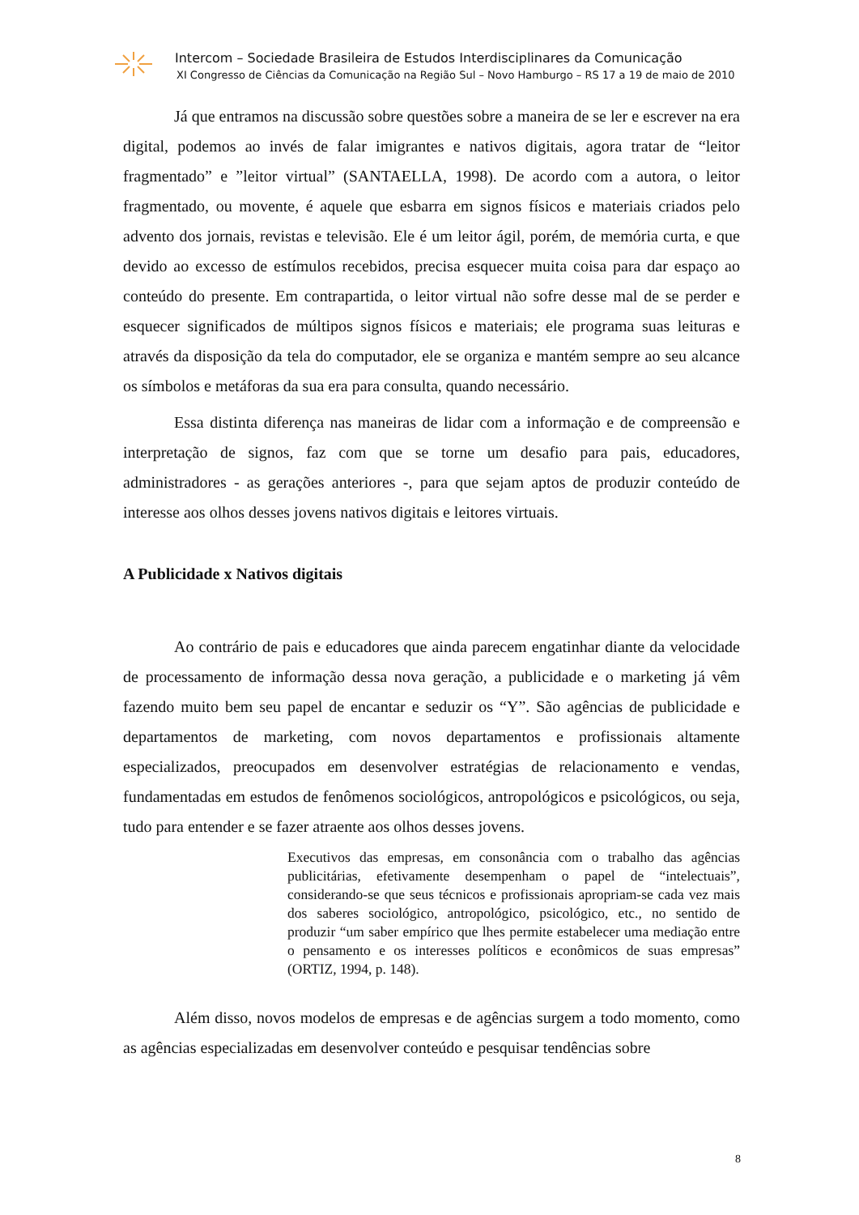Intercom – Sociedade Brasileira de Estudos Interdisciplinares da Comunicação
XI Congresso de Ciências da Comunicação na Região Sul – Novo Hamburgo – RS 17 a 19 de maio de 2010
Já que entramos na discussão sobre questões sobre a maneira de se ler e escrever na era digital, podemos ao invés de falar imigrantes e nativos digitais, agora tratar de “leitor fragmentado” e ”leitor virtual” (SANTAELLA, 1998). De acordo com a autora, o leitor fragmentado, ou movente, é aquele que esbarra em signos físicos e materiais criados pelo advento dos jornais, revistas e televisão. Ele é um leitor ágil, porém, de memória curta, e que devido ao excesso de estímulos recebidos, precisa esquecer muita coisa para dar espaço ao conteúdo do presente. Em contrapartida, o leitor virtual não sofre desse mal de se perder e esquecer significados de múltipos signos físicos e materiais; ele programa suas leituras e através da disposição da tela do computador, ele se organiza e mantém sempre ao seu alcance os símbolos e metáforas da sua era para consulta, quando necessário.
Essa distinta diferença nas maneiras de lidar com a informação e de compreensão e interpretação de signos, faz com que se torne um desafio para pais, educadores, administradores - as gerações anteriores -, para que sejam aptos de produzir conteúdo de interesse aos olhos desses jovens nativos digitais e leitores virtuais.
A Publicidade x Nativos digitais
Ao contrário de pais e educadores que ainda parecem engatinhar diante da velocidade de processamento de informação dessa nova geração, a publicidade e o marketing já vêm fazendo muito bem seu papel de encantar e seduzir os “Y”. São agências de publicidade e departamentos de marketing, com novos departamentos e profissionais altamente especializados, preocupados em desenvolver estratégias de relacionamento e vendas, fundamentadas em estudos de fenômenos sociológicos, antropológicos e psicológicos, ou seja, tudo para entender e se fazer atraente aos olhos desses jovens.
Executivos das empresas, em consonância com o trabalho das agências publicitárias, efetivamente desempenham o papel de “intelectuais”, considerando-se que seus técnicos e profissionais apropriam-se cada vez mais dos saberes sociológico, antropológico, psicológico, etc., no sentido de produzir “um saber empírico que lhes permite estabelecer uma mediação entre o pensamento e os interesses políticos e econômicos de suas empresas” (ORTIZ, 1994, p. 148).
Além disso, novos modelos de empresas e de agências surgem a todo momento, como as agências especializadas em desenvolver conteúdo e pesquisar tendências sobre
8